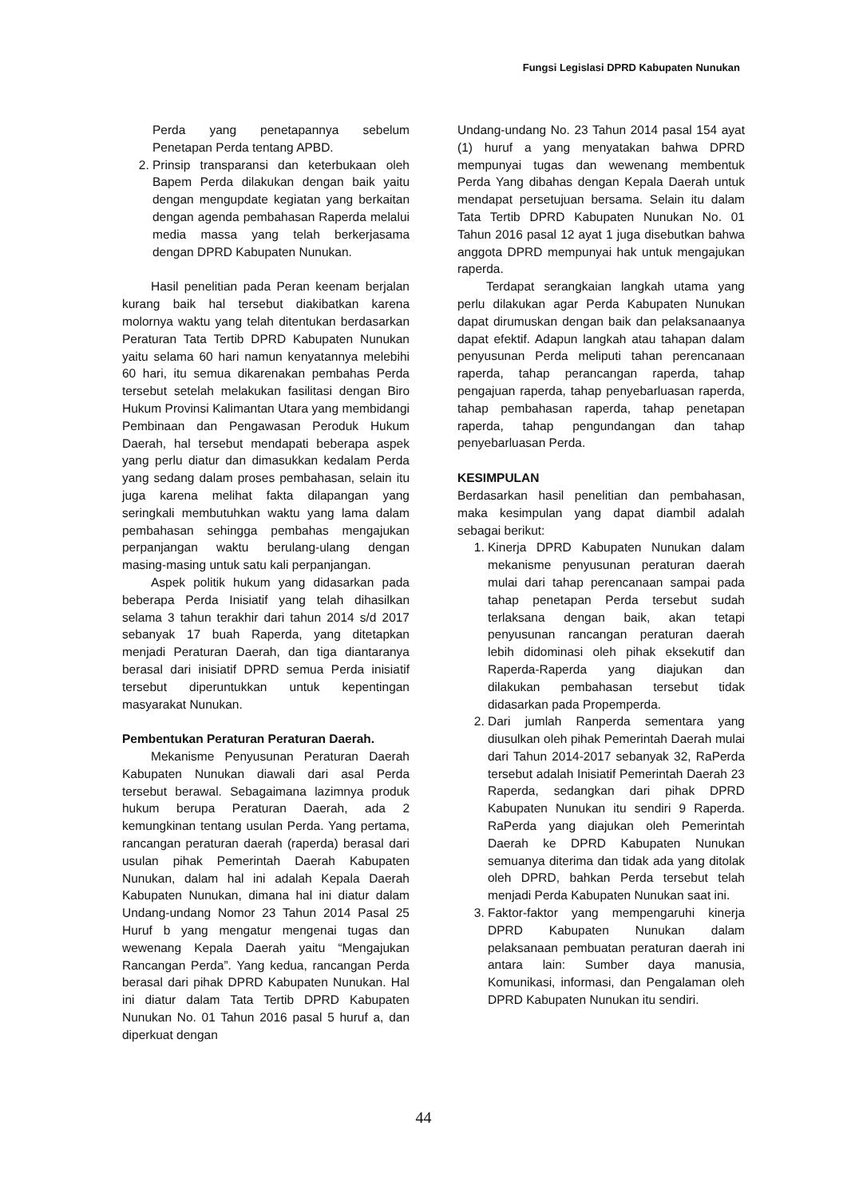Fungsi Legislasi DPRD Kabupaten Nunukan
Perda yang penetapannya sebelum Penetapan Perda tentang APBD.
2. Prinsip transparansi dan keterbukaan oleh Bapem Perda dilakukan dengan baik yaitu dengan mengupdate kegiatan yang berkaitan dengan agenda pembahasan Raperda melalui media massa yang telah berkerjasama dengan DPRD Kabupaten Nunukan.
Hasil penelitian pada Peran keenam berjalan kurang baik hal tersebut diakibatkan karena molornya waktu yang telah ditentukan berdasarkan Peraturan Tata Tertib DPRD Kabupaten Nunukan yaitu selama 60 hari namun kenyatannya melebihi 60 hari, itu semua dikarenakan pembahas Perda tersebut setelah melakukan fasilitasi dengan Biro Hukum Provinsi Kalimantan Utara yang membidangi Pembinaan dan Pengawasan Peroduk Hukum Daerah, hal tersebut mendapati beberapa aspek yang perlu diatur dan dimasukkan kedalam Perda yang sedang dalam proses pembahasan, selain itu juga karena melihat fakta dilapangan yang seringkali membutuhkan waktu yang lama dalam pembahasan sehingga pembahas mengajukan perpanjangan waktu berulang-ulang dengan masing-masing untuk satu kali perpanjangan.
Aspek politik hukum yang didasarkan pada beberapa Perda Inisiatif yang telah dihasilkan selama 3 tahun terakhir dari tahun 2014 s/d 2017 sebanyak 17 buah Raperda, yang ditetapkan menjadi Peraturan Daerah, dan tiga diantaranya berasal dari inisiatif DPRD semua Perda inisiatif tersebut diperuntukkan untuk kepentingan masyarakat Nunukan.
Pembentukan Peraturan Peraturan Daerah.
Mekanisme Penyusunan Peraturan Daerah Kabupaten Nunukan diawali dari asal Perda tersebut berawal. Sebagaimana lazimnya produk hukum berupa Peraturan Daerah, ada 2 kemungkinan tentang usulan Perda. Yang pertama, rancangan peraturan daerah (raperda) berasal dari usulan pihak Pemerintah Daerah Kabupaten Nunukan, dalam hal ini adalah Kepala Daerah Kabupaten Nunukan, dimana hal ini diatur dalam Undang-undang Nomor 23 Tahun 2014 Pasal 25 Huruf b yang mengatur mengenai tugas dan wewenang Kepala Daerah yaitu “Mengajukan Rancangan Perda”. Yang kedua, rancangan Perda berasal dari pihak DPRD Kabupaten Nunukan. Hal ini diatur dalam Tata Tertib DPRD Kabupaten Nunukan No. 01 Tahun 2016 pasal 5 huruf a, dan diperkuat dengan
Undang-undang No. 23 Tahun 2014 pasal 154 ayat (1) huruf a yang menyatakan bahwa DPRD mempunyai tugas dan wewenang membentuk Perda Yang dibahas dengan Kepala Daerah untuk mendapat persetujuan bersama. Selain itu dalam Tata Tertib DPRD Kabupaten Nunukan No. 01 Tahun 2016 pasal 12 ayat 1 juga disebutkan bahwa anggota DPRD mempunyai hak untuk mengajukan raperda.
Terdapat serangkaian langkah utama yang perlu dilakukan agar Perda Kabupaten Nunukan dapat dirumuskan dengan baik dan pelaksanaanya dapat efektif. Adapun langkah atau tahapan dalam penyusunan Perda meliputi tahan perencanaan raperda, tahap perancangan raperda, tahap pengajuan raperda, tahap penyebarluasan raperda, tahap pembahasan raperda, tahap penetapan raperda, tahap pengundangan dan tahap penyebarluasan Perda.
KESIMPULAN
Berdasarkan hasil penelitian dan pembahasan, maka kesimpulan yang dapat diambil adalah sebagai berikut:
1. Kinerja DPRD Kabupaten Nunukan dalam mekanisme penyusunan peraturan daerah mulai dari tahap perencanaan sampai pada tahap penetapan Perda tersebut sudah terlaksana dengan baik, akan tetapi penyusunan rancangan peraturan daerah lebih didominasi oleh pihak eksekutif dan Raperda-Raperda yang diajukan dan dilakukan pembahasan tersebut tidak didasarkan pada Propemperda.
2. Dari jumlah Ranperda sementara yang diusulkan oleh pihak Pemerintah Daerah mulai dari Tahun 2014-2017 sebanyak 32, RaPerda tersebut adalah Inisiatif Pemerintah Daerah 23 Raperda, sedangkan dari pihak DPRD Kabupaten Nunukan itu sendiri 9 Raperda. RaPerda yang diajukan oleh Pemerintah Daerah ke DPRD Kabupaten Nunukan semuanya diterima dan tidak ada yang ditolak oleh DPRD, bahkan Perda tersebut telah menjadi Perda Kabupaten Nunukan saat ini.
3. Faktor-faktor yang mempengaruhi kinerja DPRD Kabupaten Nunukan dalam pelaksanaan pembuatan peraturan daerah ini antara lain: Sumber daya manusia, Komunikasi, informasi, dan Pengalaman oleh DPRD Kabupaten Nunukan itu sendiri.
44